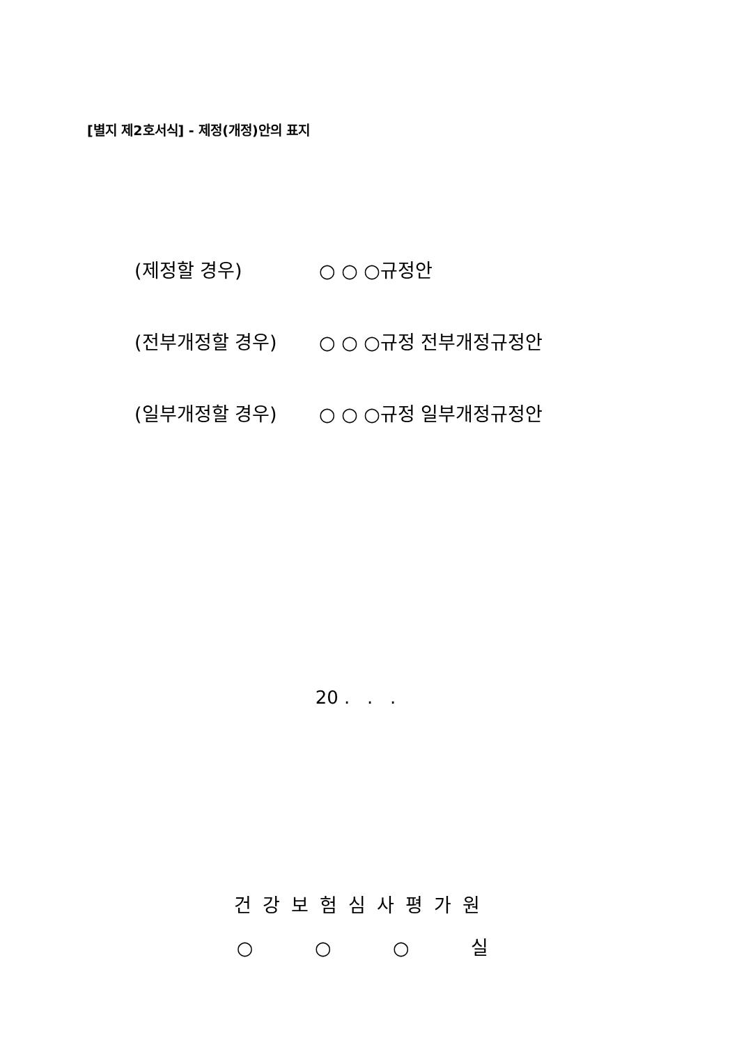[별지 제2호서식] - 제정(개정)안의 표지
(제정할 경우) ○ ○ ○규정안
(전부개정할 경우) ○ ○ ○규정 전부개정규정안
(일부개정할 경우) ○ ○ ○규정 일부개정규정안
20 . . .
건강보험심사평가원
○ ○ ○ 실